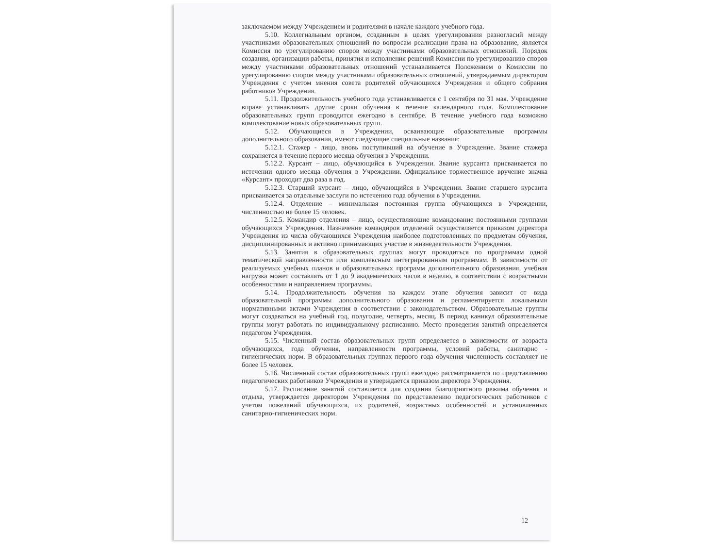заключаемом между Учреждением и родителями в начале каждого учебного года.
5.10. Коллегиальным органом, созданным в целях урегулирования разногласий между участниками образовательных отношений по вопросам реализации права на образование, является Комиссия по урегулированию споров между участниками образовательных отношений. Порядок создания, организации работы, принятия и исполнения решений Комиссии по урегулированию споров между участниками образовательных отношений устанавливается Положением о Комиссии по урегулированию споров между участниками образовательных отношений, утверждаемым директором Учреждения с учетом мнения совета родителей обучающихся Учреждения и общего собрания работников Учреждения.
5.11. Продолжительность учебного года устанавливается с 1 сентября по 31 мая. Учреждение вправе устанавливать другие сроки обучения в течение календарного года. Комплектование образовательных групп проводится ежегодно в сентябре. В течение учебного года возможно комплектование новых образовательных групп.
5.12. Обучающиеся в Учреждении, осваивающие образовательные программы дополнительного образования, имеют следующие специальные названия:
5.12.1. Стажер - лицо, вновь поступивший на обучение в Учреждение. Звание стажера сохраняется в течение первого месяца обучения в Учреждении.
5.12.2. Курсант – лицо, обучающийся в Учреждении. Звание курсанта присваивается по истечении одного месяца обучения в Учреждении. Официальное торжественное вручение значка «Курсант» проходит два раза в год.
5.12.3. Старший курсант – лицо, обучающийся в Учреждении. Звание старшего курсанта присваивается за отдельные заслуги по истечению года обучения в Учреждении.
5.12.4. Отделение – минимальная постоянная группа обучающихся в Учреждении, численностью не более 15 человек.
5.12.5. Командир отделения – лицо, осуществляющие командование постоянными группами обучающихся Учреждения. Назначение командиров отделений осуществляется приказом директора Учреждения из числа обучающихся Учреждения наиболее подготовленных по предметам обучения, дисциплинированных и активно принимающих участие в жизнедеятельности Учреждения.
5.13. Занятия в образовательных группах могут проводиться по программам одной тематической направленности или комплексным интегрированным программам. В зависимости от реализуемых учебных планов и образовательных программ дополнительного образования, учебная нагрузка может составлять от 1 до 9 академических часов в неделю, в соответствии с возрастными особенностями и направлением программы.
5.14. Продолжительность обучения на каждом этапе обучения зависит от вида образовательной программы дополнительного образования и регламентируется локальными нормативными актами Учреждения в соответствии с законодательством. Образовательные группы могут создаваться на учебный год, полугодие, четверть, месяц. В период каникул образовательные группы могут работать по индивидуальному расписанию. Место проведения занятий определяется педагогом Учреждения.
5.15. Численный состав образовательных групп определяется в зависимости от возраста обучающихся, года обучения, направленности программы, условий работы, санитарно - гигиенических норм. В образовательных группах первого года обучения численность составляет не более 15 человек.
5.16. Численный состав образовательных групп ежегодно рассматривается по представлению педагогических работников Учреждения и утверждается приказом директора Учреждения.
5.17. Расписание занятий составляется для создания благоприятного режима обучения и отдыха, утверждается директором Учреждения по представлению педагогических работников с учетом пожеланий обучающихся, их родителей, возрастных особенностей и установленных санитарно-гигиенических норм.
12